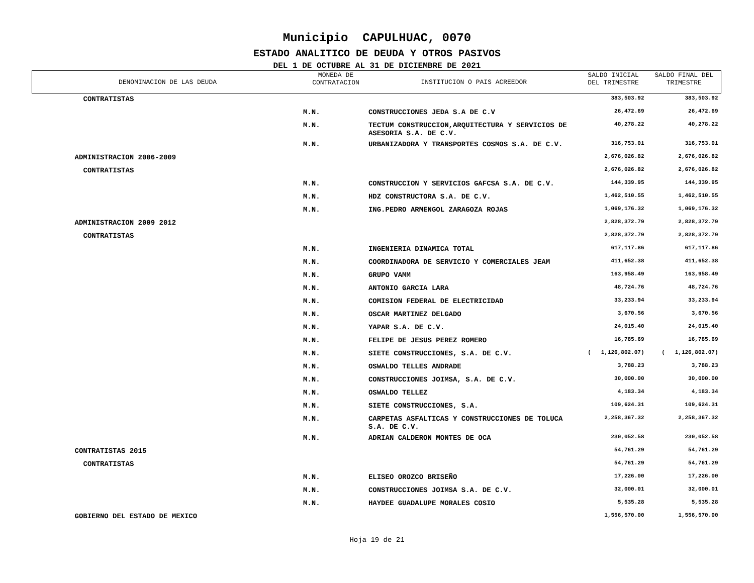Municipio CAPULHUAC, 0070
ESTADO ANALITICO DE DEUDA Y OTROS PASIVOS
DEL 1 DE OCTUBRE AL 31 DE DICIEMBRE DE 2021
| DENOMINACION DE LAS DEUDA | MONEDA DE CONTRATACION | INSTITUCION O PAIS ACREEDOR | SALDO INICIAL DEL TRIMESTRE | SALDO FINAL DEL TRIMESTRE |
| --- | --- | --- | --- | --- |
| CONTRATISTAS | | | 383,503.92 | 383,503.92 |
| | M.N. | CONSTRUCCIONES JEDA S.A DE C.V | 26,472.69 | 26,472.69 |
| | M.N. | TECTUM CONSTRUCCION,ARQUITECTURA Y SERVICIOS DE ASESORIA S.A. DE C.V. | 40,278.22 | 40,278.22 |
| | M.N. | URBANIZADORA Y TRANSPORTES COSMOS S.A. DE C.V. | 316,753.01 | 316,753.01 |
| ADMINISTRACION 2006-2009 | | | 2,676,026.82 | 2,676,026.82 |
| CONTRATISTAS | | | 2,676,026.82 | 2,676,026.82 |
| | M.N. | CONSTRUCCION Y SERVICIOS GAFCSA S.A. DE C.V. | 144,339.95 | 144,339.95 |
| | M.N. | HDZ CONSTRUCTORA S.A. DE C.V. | 1,462,510.55 | 1,462,510.55 |
| | M.N. | ING.PEDRO ARMENGOL ZARAGOZA ROJAS | 1,069,176.32 | 1,069,176.32 |
| ADMINISTRACION 2009 2012 | | | 2,828,372.79 | 2,828,372.79 |
| CONTRATISTAS | | | 2,828,372.79 | 2,828,372.79 |
| | M.N. | INGENIERIA DINAMICA TOTAL | 617,117.86 | 617,117.86 |
| | M.N. | COORDINADORA DE SERVICIO Y COMERCIALES JEAM | 411,652.38 | 411,652.38 |
| | M.N. | GRUPO VAMM | 163,958.49 | 163,958.49 |
| | M.N. | ANTONIO GARCIA LARA | 48,724.76 | 48,724.76 |
| | M.N. | COMISION FEDERAL DE ELECTRICIDAD | 33,233.94 | 33,233.94 |
| | M.N. | OSCAR MARTINEZ DELGADO | 3,670.56 | 3,670.56 |
| | M.N. | YAPAR S.A. DE C.V. | 24,015.40 | 24,015.40 |
| | M.N. | FELIPE DE JESUS PEREZ ROMERO | 16,785.69 | 16,785.69 |
| | M.N. | SIETE CONSTRUCCIONES, S.A. DE C.V. | ( 1,126,802.07) | ( 1,126,802.07) |
| | M.N. | OSWALDO TELLES ANDRADE | 3,788.23 | 3,788.23 |
| | M.N. | CONSTRUCCIONES JOIMSA, S.A. DE C.V. | 30,000.00 | 30,000.00 |
| | M.N. | OSWALDO TELLEZ | 4,183.34 | 4,183.34 |
| | M.N. | SIETE CONSTRUCCIONES, S.A. | 109,624.31 | 109,624.31 |
| | M.N. | CARPETAS ASFALTICAS Y CONSTRUCCIONES DE TOLUCA S.A. DE C.V. | 2,258,367.32 | 2,258,367.32 |
| | M.N. | ADRIAN CALDERON MONTES DE OCA | 230,052.58 | 230,052.58 |
| CONTRATISTAS 2015 | | | 54,761.29 | 54,761.29 |
| CONTRATISTAS | | | 54,761.29 | 54,761.29 |
| | M.N. | ELISEO OROZCO BRISEÑO | 17,226.00 | 17,226.00 |
| | M.N. | CONSTRUCCIONES JOIMSA S.A. DE C.V. | 32,000.01 | 32,000.01 |
| | M.N. | HAYDEE GUADALUPE MORALES COSIO | 5,535.28 | 5,535.28 |
| GOBIERNO DEL ESTADO DE MEXICO | | | 1,556,570.00 | 1,556,570.00 |
Hoja 19 de 21